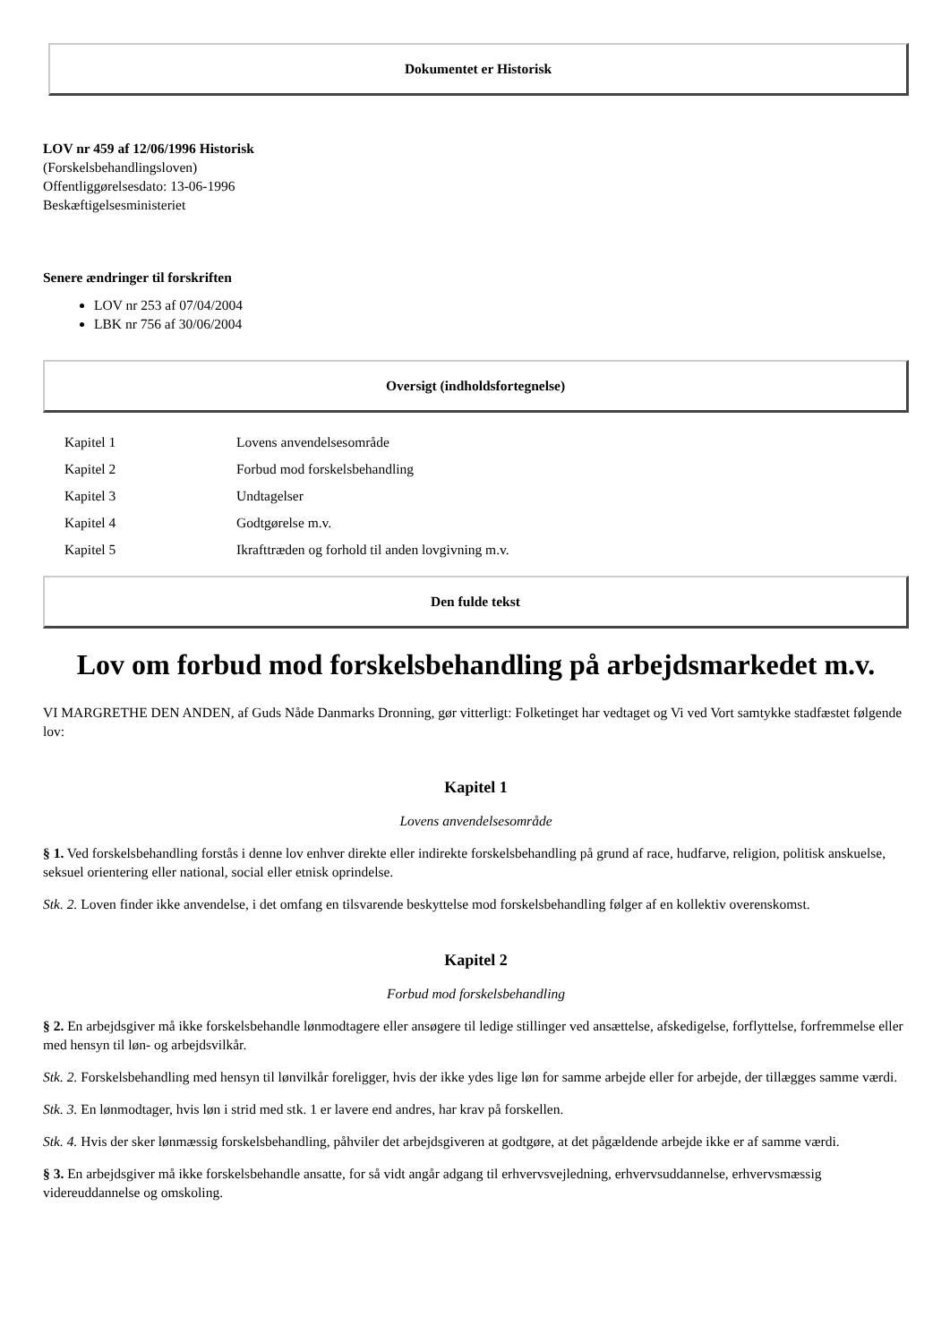Dokumentet er Historisk
LOV nr 459 af 12/06/1996 Historisk
(Forskelsbehandlingsloven)
Offentliggørelsesdato: 13-06-1996
Beskæftigelsesministeriet
Senere ændringer til forskriften
LOV nr 253 af 07/04/2004
LBK nr 756 af 30/06/2004
Oversigt (indholdsfortegnelse)
| Kapitel 1 | Lovens anvendelsesområde |
| Kapitel 2 | Forbud mod forskelsbehandling |
| Kapitel 3 | Undtagelser |
| Kapitel 4 | Godtgørelse m.v. |
| Kapitel 5 | Ikrafttræden og forhold til anden lovgivning m.v. |
Den fulde tekst
Lov om forbud mod forskelsbehandling på arbejdsmarkedet m.v.
VI MARGRETHE DEN ANDEN, af Guds Nåde Danmarks Dronning, gør vitterligt: Folketinget har vedtaget og Vi ved Vort samtykke stadfæstet følgende lov:
Kapitel 1
Lovens anvendelsesområde
§ 1. Ved forskelsbehandling forstås i denne lov enhver direkte eller indirekte forskelsbehandling på grund af race, hudfarve, religion, politisk anskuelse, seksuel orientering eller national, social eller etnisk oprindelse.
Stk. 2. Loven finder ikke anvendelse, i det omfang en tilsvarende beskyttelse mod forskelsbehandling følger af en kollektiv overenskomst.
Kapitel 2
Forbud mod forskelsbehandling
§ 2. En arbejdsgiver må ikke forskelsbehandle lønmodtagere eller ansøgere til ledige stillinger ved ansættelse, afskedigelse, forflyttelse, forfremmelse eller med hensyn til løn- og arbejdsvilkår.
Stk. 2. Forskelsbehandling med hensyn til lønvilkår foreligger, hvis der ikke ydes lige løn for samme arbejde eller for arbejde, der tillægges samme værdi.
Stk. 3. En lønmodtager, hvis løn i strid med stk. 1 er lavere end andres, har krav på forskellen.
Stk. 4. Hvis der sker lønmæssig forskelsbehandling, påhviler det arbejdsgiveren at godtgøre, at det pågældende arbejde ikke er af samme værdi.
§ 3. En arbejdsgiver må ikke forskelsbehandle ansatte, for så vidt angår adgang til erhvervsvejledning, erhvervsuddannelse, erhvervsmæssig videreuddannelse og omskoling.